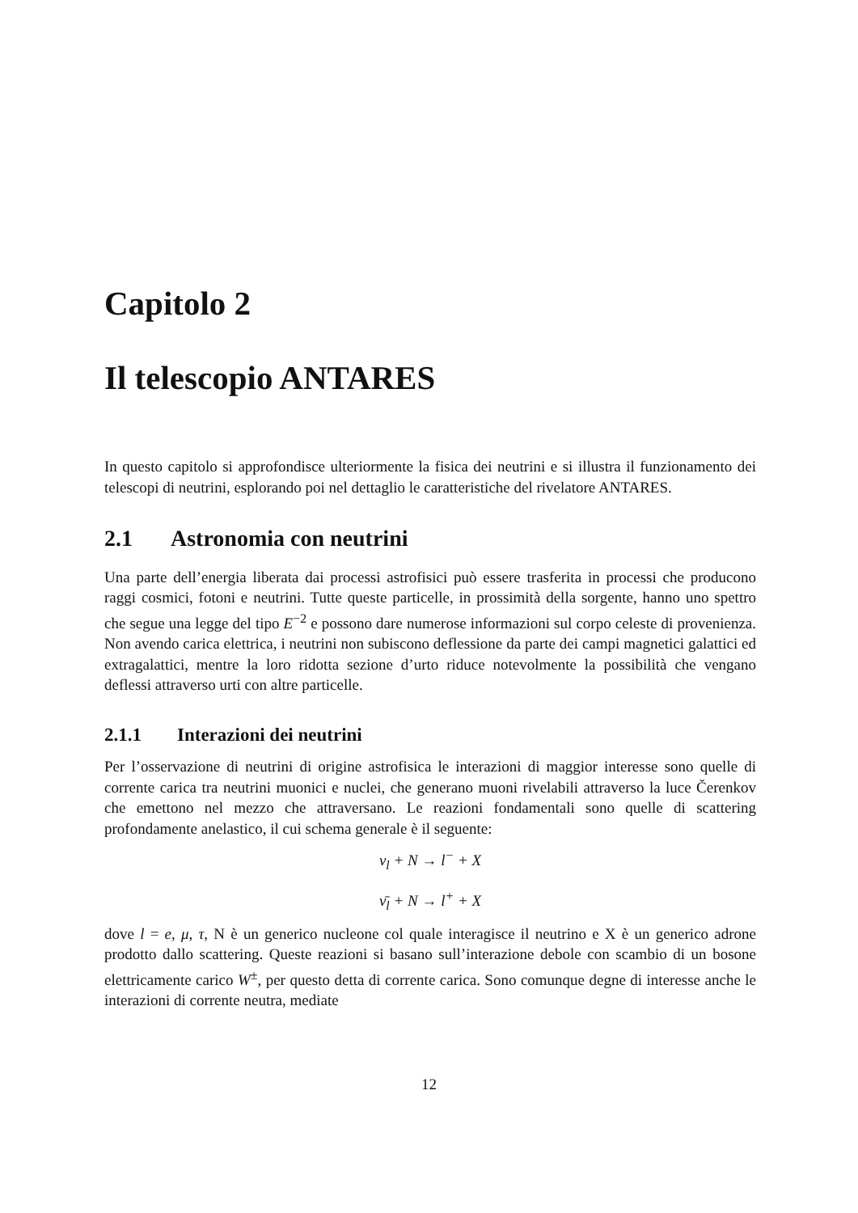Capitolo 2
Il telescopio ANTARES
In questo capitolo si approfondisce ulteriormente la fisica dei neutrini e si illustra il funzionamento dei telescopi di neutrini, esplorando poi nel dettaglio le caratteristiche del rivelatore ANTARES.
2.1 Astronomia con neutrini
Una parte dell’energia liberata dai processi astrofisici può essere trasferita in processi che producono raggi cosmici, fotoni e neutrini. Tutte queste particelle, in prossimità della sorgente, hanno uno spettro che segue una legge del tipo E<sup>−2</sup> e possono dare numerose informazioni sul corpo celeste di provenienza. Non avendo carica elettrica, i neutrini non subiscono deflessione da parte dei campi magnetici galattici ed extragalattici, mentre la loro ridotta sezione d’urto riduce notevolmente la possibilità che vengano deflessi attraverso urti con altre particelle.
2.1.1 Interazioni dei neutrini
Per l’osservazione di neutrini di origine astrofisica le interazioni di maggior interesse sono quelle di corrente carica tra neutrini muonici e nuclei, che generano muoni rivelabili attraverso la luce Čerenkov che emettono nel mezzo che attraversano. Le reazioni fondamentali sono quelle di scattering profondamente anelastico, il cui schema generale è il seguente:
ν<sub>l</sub> + N → l<sup>−</sup> + X
ν̄<sub>l</sub> + N → l<sup>+</sup> + X
dove l = e, μ, τ, N è un generico nucleone col quale interagisce il neutrino e X è un generico adrone prodotto dallo scattering. Queste reazioni si basano sull’interazione debole con scambio di un bosone elettricamente carico W<sup>±</sup>, per questo detta di corrente carica. Sono comunque degne di interesse anche le interazioni di corrente neutra, mediate
12